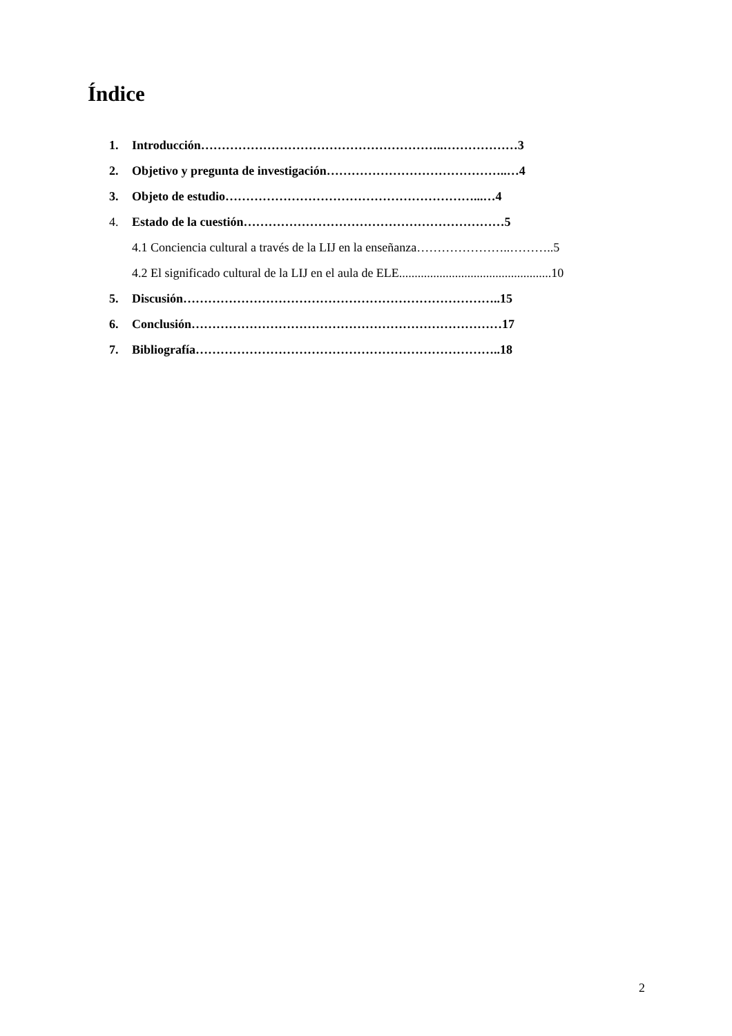Índice
1. Introducción…………………………………………………..………………3
2. Objetivo y pregunta de investigación……………………………………..…4
3. Objeto de estudio……………………………………………………...…4
4. Estado de la cuestión………………………………………………………5
4.1 Conciencia cultural a través de la LIJ en la enseñanza…………………..………..5
4.2 El significado cultural de la LIJ en el aula de ELE.................................................10
5. Discusión…………………………………………………………………..15
6. Conclusión…………………………………………………………………17
7. Bibliografía………………………………………………………………..18
2